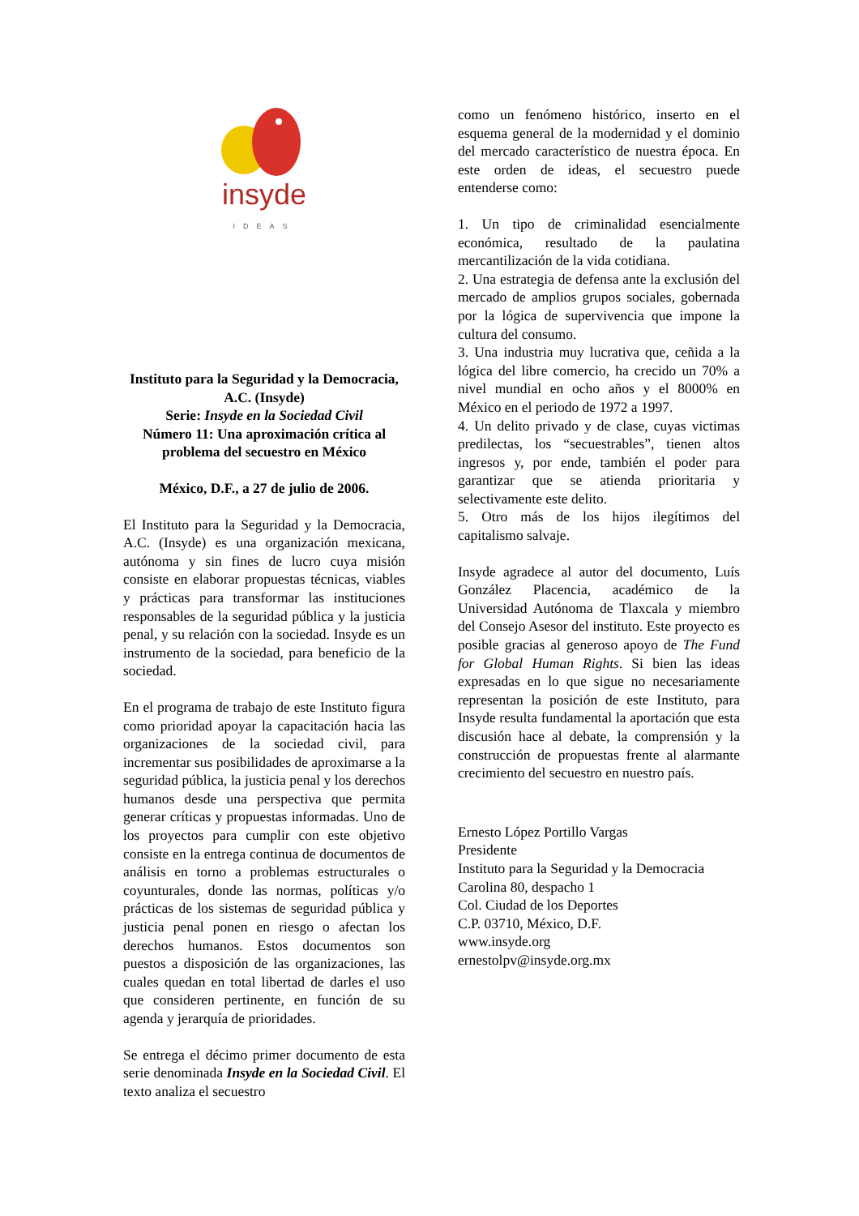insyde
IDEAS
Instituto para la Seguridad y la Democracia, A.C. (Insyde)
Serie: Insyde en la Sociedad Civil
Número 11: Una aproximación crítica al problema del secuestro en México
México, D.F., a 27 de julio de 2006.
El Instituto para la Seguridad y la Democracia, A.C. (Insyde) es una organización mexicana, autónoma y sin fines de lucro cuya misión consiste en elaborar propuestas técnicas, viables y prácticas para transformar las instituciones responsables de la seguridad pública y la justicia penal, y su relación con la sociedad. Insyde es un instrumento de la sociedad, para beneficio de la sociedad.
En el programa de trabajo de este Instituto figura como prioridad apoyar la capacitación hacia las organizaciones de la sociedad civil, para incrementar sus posibilidades de aproximarse a la seguridad pública, la justicia penal y los derechos humanos desde una perspectiva que permita generar críticas y propuestas informadas. Uno de los proyectos para cumplir con este objetivo consiste en la entrega continua de documentos de análisis en torno a problemas estructurales o coyunturales, donde las normas, políticas y/o prácticas de los sistemas de seguridad pública y justicia penal ponen en riesgo o afectan los derechos humanos. Estos documentos son puestos a disposición de las organizaciones, las cuales quedan en total libertad de darles el uso que consideren pertinente, en función de su agenda y jerarquía de prioridades.
Se entrega el décimo primer documento de esta serie denominada Insyde en la Sociedad Civil. El texto analiza el secuestro
como un fenómeno histórico, inserto en el esquema general de la modernidad y el dominio del mercado característico de nuestra época. En este orden de ideas, el secuestro puede entenderse como:
1. Un tipo de criminalidad esencialmente económica, resultado de la paulatina mercantilización de la vida cotidiana.
2. Una estrategia de defensa ante la exclusión del mercado de amplios grupos sociales, gobernada por la lógica de supervivencia que impone la cultura del consumo.
3. Una industria muy lucrativa que, ceñida a la lógica del libre comercio, ha crecido un 70% a nivel mundial en ocho años y el 8000% en México en el periodo de 1972 a 1997.
4. Un delito privado y de clase, cuyas victimas predilectas, los “secuestrables”, tienen altos ingresos y, por ende, también el poder para garantizar que se atienda prioritaria y selectivamente este delito.
5. Otro más de los hijos ilegítimos del capitalismo salvaje.
Insyde agradece al autor del documento, Luís González Placencia, académico de la Universidad Autónoma de Tlaxcala y miembro del Consejo Asesor del instituto. Este proyecto es posible gracias al generoso apoyo de The Fund for Global Human Rights. Si bien las ideas expresadas en lo que sigue no necesariamente representan la posición de este Instituto, para Insyde resulta fundamental la aportación que esta discusión hace al debate, la comprensión y la construcción de propuestas frente al alarmante crecimiento del secuestro en nuestro país.
Ernesto López Portillo Vargas
Presidente
Instituto para la Seguridad y la Democracia
Carolina 80, despacho 1
Col. Ciudad de los Deportes
C.P. 03710, México, D.F.
www.insyde.org
ernestolpv@insyde.org.mx